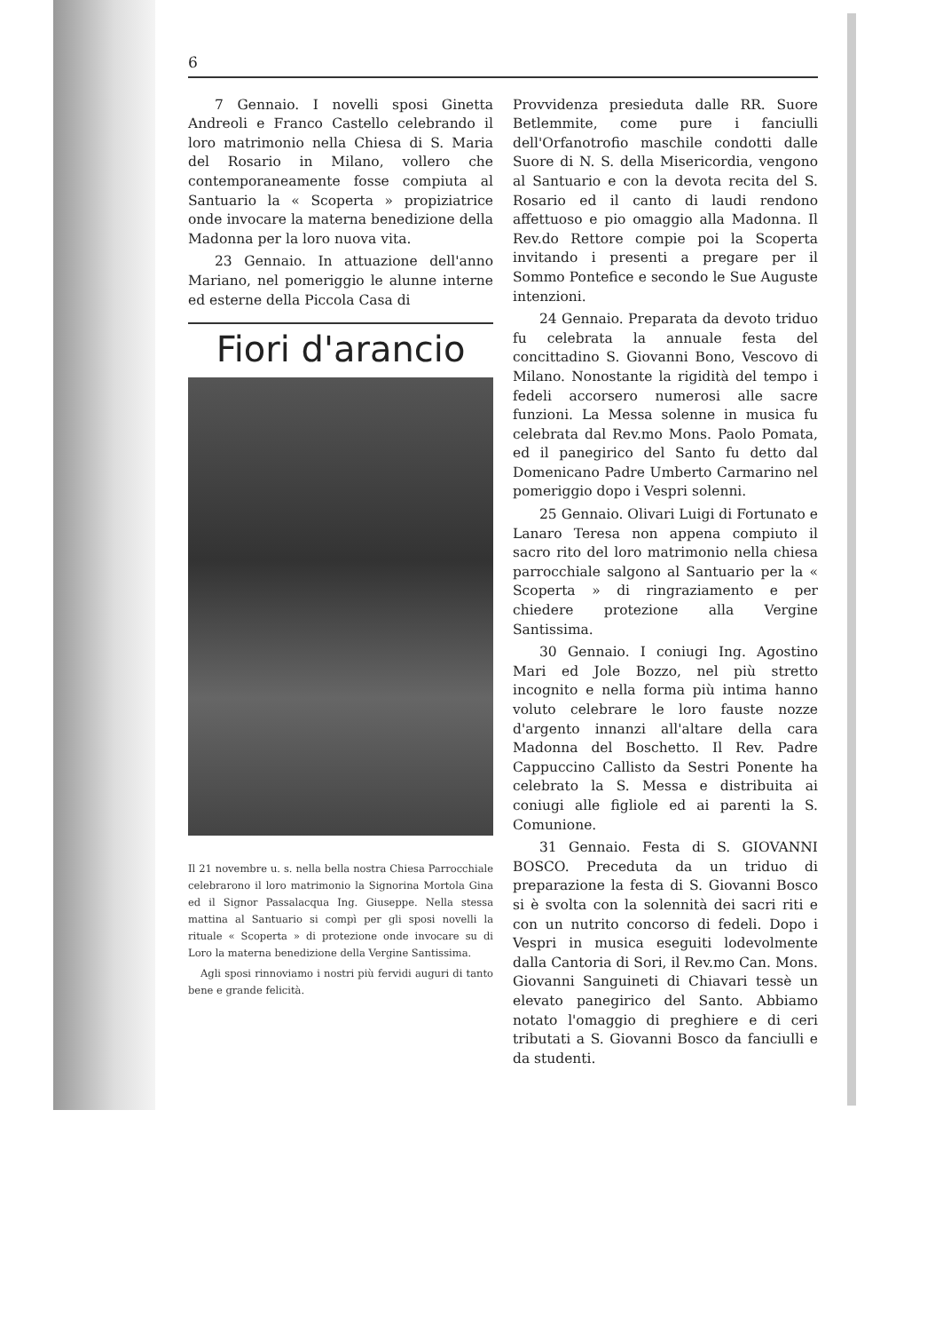6
7 Gennaio. I novelli sposi Ginetta Andreoli e Franco Castello celebrando il loro matrimonio nella Chiesa di S. Maria del Rosario in Milano, vollero che contemporaneamente fosse compiuta al Santuario la « Scoperta » propiziatrice onde invocare la materna benedizione della Madonna per la loro nuova vita.
23 Gennaio. In attuazione dell'anno Mariano, nel pomeriggio le alunne interne ed esterne della Piccola Casa di
Fiori d'arancio
Il 21 novembre u. s. nella bella nostra Chiesa Parrocchiale celebrarono il loro matrimonio la Signorina Mortola Gina ed il Signor Passalacqua Ing. Giuseppe. Nella stessa mattina al Santuario si compì per gli sposi novelli la rituale « Scoperta » di protezione onde invocare su di Loro la materna benedizione della Vergine Santissima.
Agli sposi rinnoviamo i nostri più fervidi auguri di tanto bene e grande felicità.
Provvidenza presieduta dalle RR. Suore Betlemmite, come pure i fanciulli dell'Orfanotrofio maschile condotti dalle Suore di N. S. della Misericordia, vengono al Santuario e con la devota recita del S. Rosario ed il canto di laudi rendono affettuoso e pio omaggio alla Madonna. Il Rev.do Rettore compie poi la Scoperta invitando i presenti a pregare per il Sommo Pontefice e secondo le Sue Auguste intenzioni.
24 Gennaio. Preparata da devoto triduo fu celebrata la annuale festa del concittadino S. Giovanni Bono, Vescovo di Milano. Nonostante la rigidità del tempo i fedeli accorsero numerosi alle sacre funzioni. La Messa solenne in musica fu celebrata dal Rev.mo Mons. Paolo Pomata, ed il panegirico del Santo fu detto dal Domenicano Padre Umberto Carmarino nel pomeriggio dopo i Vespri solenni.
25 Gennaio. Olivari Luigi di Fortunato e Lanaro Teresa non appena compiuto il sacro rito del loro matrimonio nella chiesa parrocchiale salgono al Santuario per la « Scoperta » di ringraziamento e per chiedere protezione alla Vergine Santissima.
30 Gennaio. I coniugi Ing. Agostino Mari ed Jole Bozzo, nel più stretto incognito e nella forma più intima hanno voluto celebrare le loro fauste nozze d'argento innanzi all'altare della cara Madonna del Boschetto. Il Rev. Padre Cappuccino Callisto da Sestri Ponente ha celebrato la S. Messa e distribuita ai coniugi alle figliole ed ai parenti la S. Comunione.
31 Gennaio. Festa di S. GIOVANNI BOSCO. Preceduta da un triduo di preparazione la festa di S. Giovanni Bosco si è svolta con la solennità dei sacri riti e con un nutrito concorso di fedeli. Dopo i Vespri in musica eseguiti lodevolmente dalla Cantoria di Sori, il Rev.mo Can. Mons. Giovanni Sanguineti di Chiavari tessè un elevato panegirico del Santo. Abbiamo notato l'omaggio di preghiere e di ceri tributati a S. Giovanni Bosco da fanciulli e da studenti.